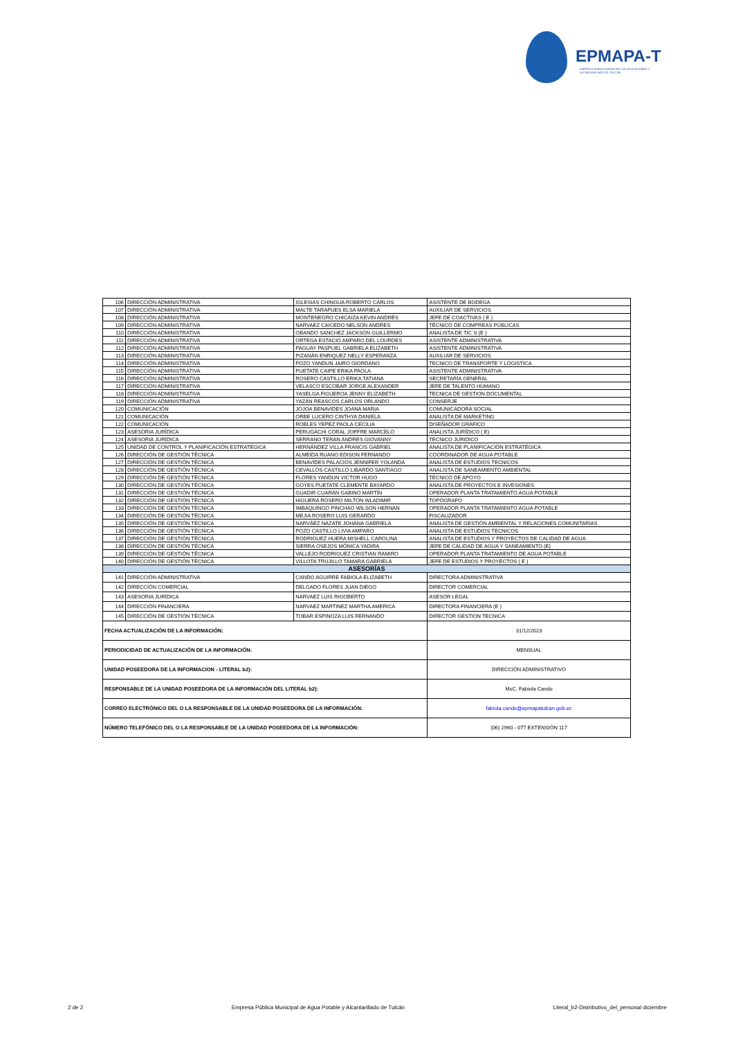EPMAPA-T
EMPRESA PÚBLICA MUNICIPAL DE AGUA POTABLE Y ALCANTARILLADO DE TULCÁN
| 106 | DIRECCIÓN ADMINISTRATIVA | IGLESIAS CHINGUA ROBERTO CARLOS | ASISTENTE DE BODEGA |
| 107 | DIRECCIÓN ADMINISTRATIVA | MALTE TARAPUES ELSA MARIELA | AUXILIAR DE SERVICIOS |
| 108 | DIRECCIÓN ADMINISTRATIVA | MONTENEGRO CHICAIZA KEVIN ANDRÉS | JEFE DE COACTIVAS ( E ) |
| 109 | DIRECCIÓN ADMINISTRATIVA | NARVAEZ CAICEDO NELSON ANDRES | TÉCNICO DE COMPREAS PÚBLICAS |
| 110 | DIRECCIÓN ADMINISTRATIVA | OBANDO SANCHEZ JACKSON GUILLERMO | ANALISTA DE TIC´S (E ) |
| 111 | DIRECCIÓN ADMINISTRATIVA | ORTEGA ESTACIO AMPARO DEL LOURDES | ASISTENTE ADMINISTRATIVA |
| 112 | DIRECCIÓN ADMINISTRATIVA | PAGUAY PASPUEL GABRIELA ELIZABETH | ASISTENTE ADMINISTRATIVA |
| 113 | DIRECCIÓN ADMINISTRATIVA | PIZANÁN ENRIQUEZ NELLY ESPERANZA | AUXILIAR DE SERVICIOS |
| 114 | DIRECCIÓN ADMINISTRATIVA | POZO YANDUN JAIRO GIORDANO | TECNICO DE TRANSPORTE Y LOGISTICA |
| 115 | DIRECCIÓN ADMINISTRATIVA | PUETATE CAIPE ERIKA PAOLA | ASISTENTE ADMINISTRATIVA |
| 116 | DIRECCIÓN ADMINISTRATIVA | ROSERO CASTILLO ERIKA TATIANA | SECRETARÍA GENERAL |
| 117 | DIRECCIÓN ADMINISTRATIVA | VELASCO ESCOBAR JORGE ALEXANDER | JEFE DE TALENTO HUMANO |
| 118 | DIRECCIÓN ADMINISTRATIVA | YASELGA FIGUEROA JENNY ELIZABETH | TECNICA DE GESTION DOCUMENTAL |
| 119 | DIRECCIÓN ADMINISTRATIVA | YAZÁN REASCOS CARLOS ORLANDO | CONSERJE |
| 120 | COMUNICACIÓN | JOJOA BENAVIDES JOANA MARIA | COMUNICADORA SOCIAL |
| 121 | COMUNICACIÓN | ORBE LUCERO CINTHYA DANIELA | ANALISTA DE MARKETING |
| 122 | COMUNICACIÓN | ROBLES YEPEZ PAOLA CECILIA | DISEÑADOR GRÁFICO |
| 123 | ASESORIA JURÍDICA | PERUGACHI CORAL JOFFRE MARCELO | ANALISTA JURÍDICO ( E) |
| 124 | ASESORIA JURÍDICA | SERRANO TERAN ANDRES GIOVANNY | TECNICO JURIDICO |
| 125 | UNIDAD DE CONTROL Y PLANIFICACIÓN ESTRATÉGICA | HERNÁNDEZ VILLA FRANCIS GABRIEL | ANALISTA DE PLANIFICACIÓN ESTRATÉGICA |
| 126 | DIRECCIÓN DE GESTIÓN TÉCNICA | ALMEIDA RUANO EDISON FERNANDO | COORDINADOR DE AGUA POTABLE |
| 127 | DIRECCIÓN DE GESTIÓN TÉCNICA | BENAVIDES PALACIOS JENNIFER YOLANDA | ANALISTA DE ESTUDIOS TECNICOS |
| 128 | DIRECCIÓN DE GESTIÓN TÉCNICA | CEVALLOS CASTILLO LIBARDO SANTIAGO | ANALISTA DE SANEAMIENTO AMBIENTAL |
| 129 | DIRECCIÓN DE GESTIÓN TÉCNICA | FLORES YANDUN VICTOR HUGO | TÉCNICO DE APOYO |
| 130 | DIRECCIÓN DE GESTIÓN TÉCNICA | GOYES PUETATE CLEMENTE BAYARDO | ANALISTA DE PROYECTOS E INVESIONES |
| 131 | DIRECCIÓN DE GESTIÓN TÉCNICA | GUADIR CUARÁN GABINO MARTÍN | OPERADOR PLANTA TRATAMIENTO AGUA POTABLE |
| 132 | DIRECCIÓN DE GESTIÓN TÉCNICA | HIGUERA ROSERO MILTON WLADIMIR | TOPÓGRAFO |
| 133 | DIRECCIÓN DE GESTIÓN TÉCNICA | IMBAQUINGO PINCHAO WILSON HERNAN | OPERADOR PLANTA TRATAMIENTO AGUA POTABLE |
| 134 | DIRECCIÓN DE GESTIÓN TÉCNICA | MEJIA ROSERO LUIS GERARDO | FISCALIZADOR |
| 135 | DIRECCIÓN DE GESTIÓN TÉCNICA | NARVÁEZ NAZATE JOHANA GABRIELA | ANALISTA DE GESTIÓN AMBIENTAL Y RELACIONES COMUNITARIAS |
| 136 | DIRECCIÓN DE GESTIÓN TÉCNICA | POZO CASTILLO LIVIA AMPARO | ANALISTA DE ESTUDIOS TECNICOS |
| 137 | DIRECCIÓN DE GESTIÓN TÉCNICA | RODRIGUEZ HUERA MISHELL CAROLINA | ANALISTA DE ESTUDIOS Y PROYECTOS DE CALIDAD DE AGUA |
| 138 | DIRECCIÓN DE GESTIÓN TÉCNICA | SIERRA OSEJOS MÓNICA YADIRA | JEFE DE CALIDAD DE AGUA Y SANEAMIENTO (E) |
| 139 | DIRECCIÓN DE GESTIÓN TÉCNICA | VALLEJO RODRIGUEZ CRISTIAN RAMIRO | OPERADOR PLANTA TRATAMIENTO DE AGUA POTABLE |
| 140 | DIRECCIÓN DE GESTIÓN TÉCNICA | VILLOTA TRUJILLO TAMARA GABRIELA | JEFE DE ESTUDIOS Y PROYECTOS ( E ) |
| ASESORÍAS | | | |
| 141 | DIRECCIÓN ADMINISTRATIVA | CANDO AGUIRRE FABIOLA ELIZABETH | DIRECTORA ADMINISTRATIVA |
| 142 | DIRECCIÓN COMERCIAL | DELGADO FLORES JUAN DIEGO | DIRECTOR COMERCIAL |
| 143 | ASESORIA JURÍDICA | NARVAEZ LUIS RIGOBERTO | ASESOR LEGAL |
| 144 | DIRECCIÓN FINANCIERA | NARVAEZ MARTINEZ MARTHA AMERICA | DIRECTORA FINANCIERA (E ) |
| 145 | DIRECCIÓN DE GESTIÓN TÉCNICA | TOBAR ESPINOZA LUIS FERNANDO | DIRECTOR GESTION TECNICA |
| FECHA ACTUALIZACIÓN DE LA INFORMACIÓN: | | | 31/12/2023 |
| PERIODICIDAD DE ACTUALIZACIÓN DE LA INFORMACIÓN: | | | MENSUAL |
| UNIDAD POSEEDORA DE LA INFORMACION - LITERAL b2): | | | DIRECCIÓN ADMINISTRATIVO |
| RESPONSABLE DE LA UNIDAD POSEEDORA DE LA INFORMACIÓN DEL LITERAL b2): | | | MsC. Fabiola Cando |
| CORREO ELECTRÓNICO DEL O LA RESPONSABLE DE LA UNIDAD POSEEDORA DE LA INFORMACIÓN: | | | fabiola.cando@epmapatulcan.gob.ec |
| NÚMERO TELEFÓNICO DEL O LA RESPONSABLE DE LA UNIDAD POSEEDORA DE LA INFORMACIÓN: | | | (06) 2960 - 077 EXTENSIÓN 117 |
2 de 2 Empresa Pública Municipal de Agua Potable y Alcantarillado de Tulcán Literal_b2-Distributivo_del_personal diciembre